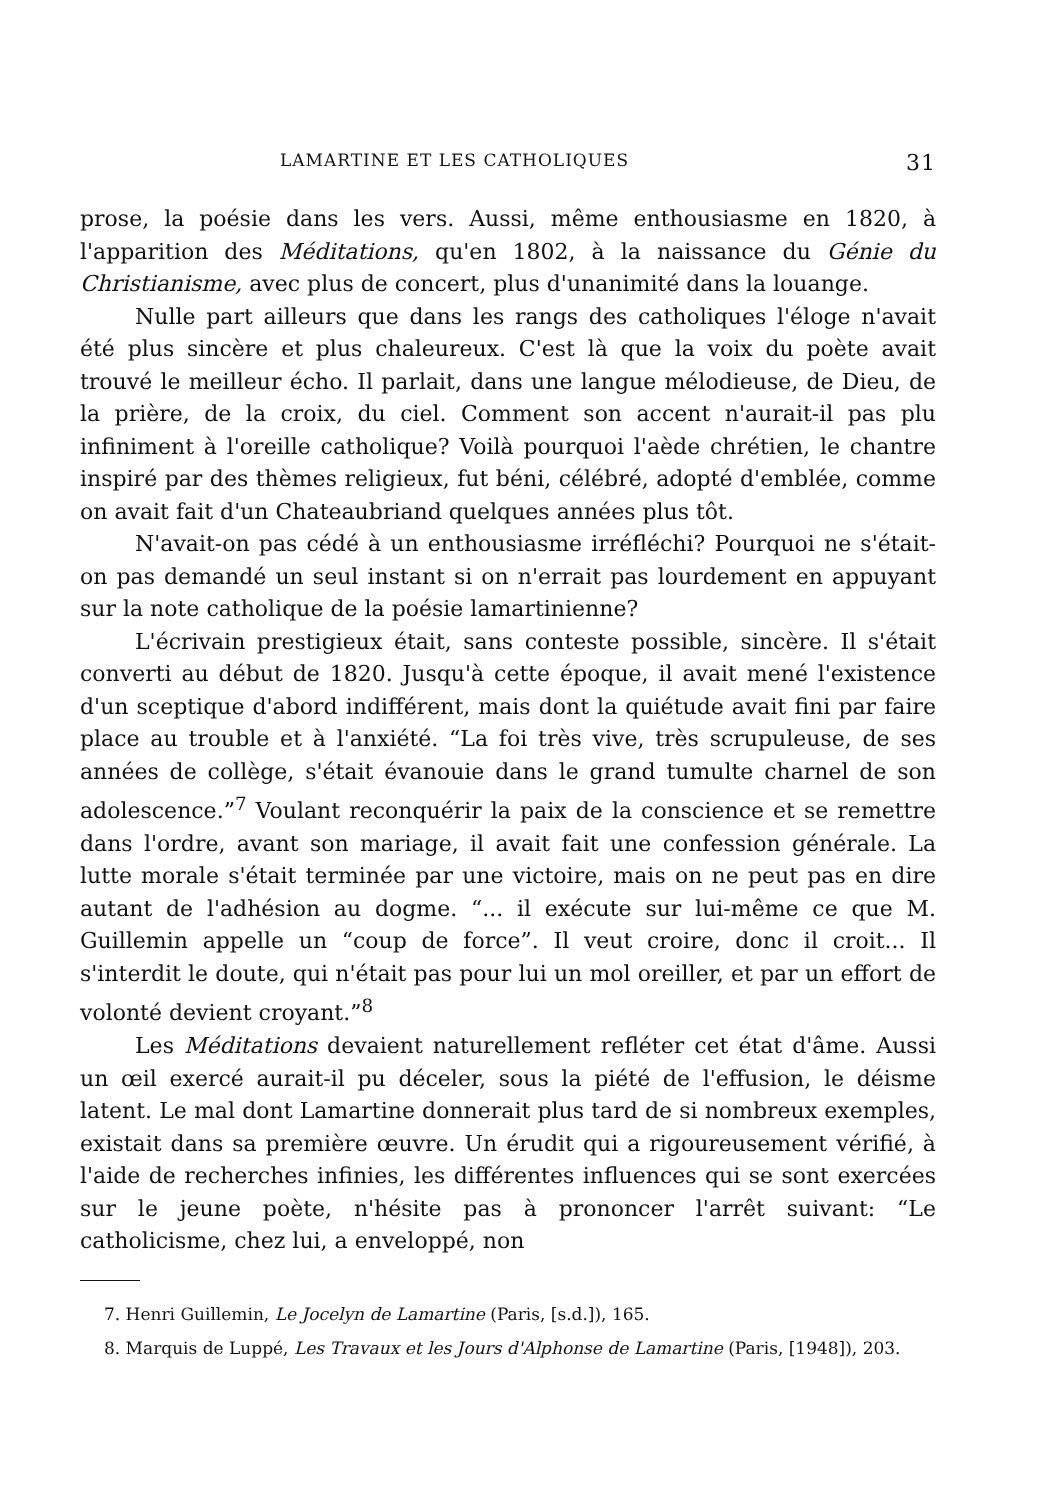LAMARTINE ET LES CATHOLIQUES 31
prose, la poésie dans les vers. Aussi, même enthousiasme en 1820, à l'apparition des Méditations, qu'en 1802, à la naissance du Génie du Christianisme, avec plus de concert, plus d'unanimité dans la louange.
Nulle part ailleurs que dans les rangs des catholiques l'éloge n'avait été plus sincère et plus chaleureux. C'est là que la voix du poète avait trouvé le meilleur écho. Il parlait, dans une langue mélodieuse, de Dieu, de la prière, de la croix, du ciel. Comment son accent n'aurait-il pas plu infiniment à l'oreille catholique? Voilà pourquoi l'aède chrétien, le chantre inspiré par des thèmes religieux, fut béni, célébré, adopté d'emblée, comme on avait fait d'un Chateaubriand quelques années plus tôt.
N'avait-on pas cédé à un enthousiasme irréfléchi? Pourquoi ne s'était-on pas demandé un seul instant si on n'errait pas lourdement en appuyant sur la note catholique de la poésie lamartinienne?
L'écrivain prestigieux était, sans conteste possible, sincère. Il s'était converti au début de 1820. Jusqu'à cette époque, il avait mené l'existence d'un sceptique d'abord indifférent, mais dont la quiétude avait fini par faire place au trouble et à l'anxiété. “La foi très vive, très scrupuleuse, de ses années de collège, s'était évanouie dans le grand tumulte charnel de son adolescence.”<sup>7</sup> Voulant reconquérir la paix de la conscience et se remettre dans l'ordre, avant son mariage, il avait fait une confession générale. La lutte morale s'était terminée par une victoire, mais on ne peut pas en dire autant de l'adhésion au dogme. “... il exécute sur lui-même ce que M. Guillemin appelle un “coup de force”. Il veut croire, donc il croit... Il s'interdit le doute, qui n'était pas pour lui un mol oreiller, et par un effort de volonté devient croyant.”<sup>8</sup>
Les Méditations devaient naturellement refléter cet état d'âme. Aussi un œil exercé aurait-il pu déceler, sous la piété de l'effusion, le déisme latent. Le mal dont Lamartine donnerait plus tard de si nombreux exemples, existait dans sa première œuvre. Un érudit qui a rigoureusement vérifié, à l'aide de recherches infinies, les différentes influences qui se sont exercées sur le jeune poète, n'hésite pas à prononcer l'arrêt suivant: “Le catholicisme, chez lui, a enveloppé, non
7. Henri Guillemin, Le Jocelyn de Lamartine (Paris, [s.d.]), 165.
8. Marquis de Luppé, Les Travaux et les Jours d'Alphonse de Lamartine (Paris, [1948]), 203.